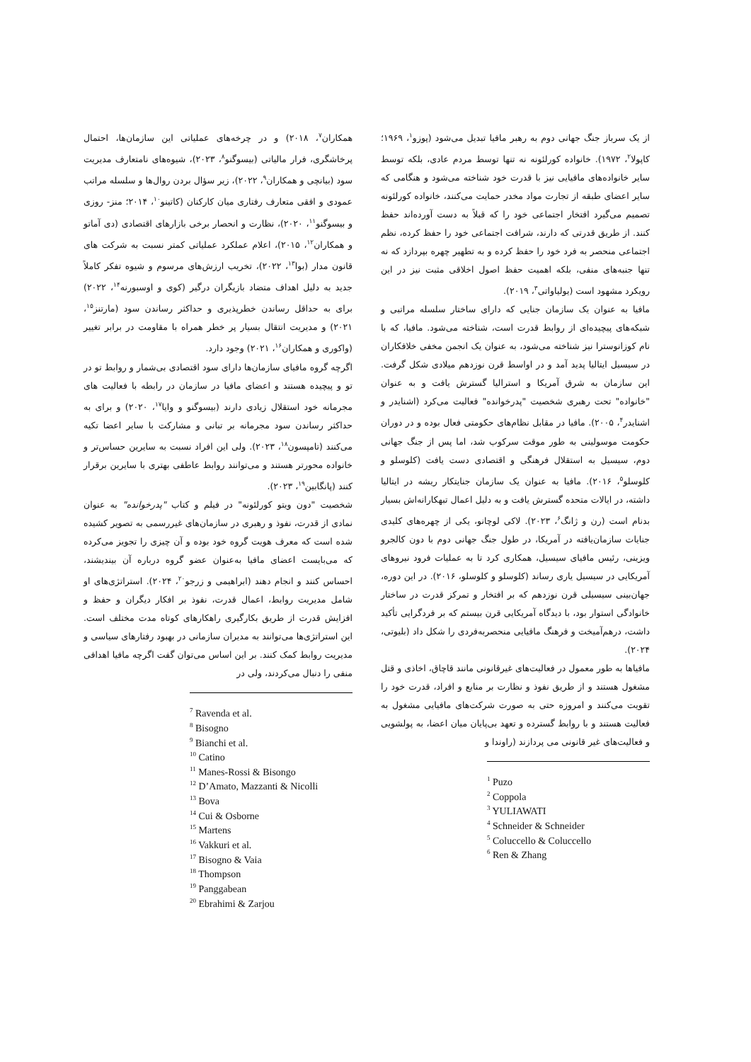از یک سرباز جنگ جهانی دوم به رهبر مافیا تبدیل می‌شود (پوزو<sup>۱</sup>، ۱۹۶۹؛ کاپولا<sup>۲</sup>، ۱۹۷۲). خانواده کورلئونه نه تنها توسط مردم عادی، بلکه توسط سایر خانواده‌های مافیایی نیز با قدرت خود شناخته می‌شود و هنگامی که سایر اعضای طبقه از تجارت مواد مخدر حمایت می‌کنند، خانواده کورلئونه تصمیم می‌گیرد افتخار اجتماعی خود را که قبلاً به دست آورده‌اند حفظ کنند. از طریق قدرتی که دارند، شرافت اجتماعی خود را حفظ کرده، نظم اجتماعی منحصر به فرد خود را حفظ کرده و به تطهیر چهره بپردازد که نه تنها جنبه‌های منفی، بلکه اهمیت حفظ اصول اخلاقی مثبت نیز در این رویکرد مشهود است (یولیاواتی<sup>۳</sup>، ۲۰۱۹).
مافیا به عنوان یک سازمان جنایی که دارای ساختار سلسله مراتبی و شبکه‌های پیچیده‌ای از روابط قدرت است، شناخته می‌شود. مافیا، که با نام کوزانوسترا نیز شناخته می‌شود، به عنوان یک انجمن مخفی خلافکاران در سیسیل ایتالیا پدید آمد و در اواسط قرن نوزدهم میلادی شکل گرفت. این سازمان به شرق آمریکا و استرالیا گسترش یافت و به عنوان "خانواده" تحت رهبری شخصیت "پدرخوانده" فعالیت می‌کرد (اشنایدر و اشنایدر<sup>۴</sup>، ۲۰۰۵). مافیا در مقابل نظام‌های حکومتی فعال بوده و در دوران حکومت موسولینی به طور موقت سرکوب شد، اما پس از جنگ جهانی دوم، سیسیل به استقلال فرهنگی و اقتصادی دست یافت (کلوسلو و کلوسلو<sup>۵</sup>، ۲۰۱۶). مافیا به عنوان یک سازمان جنایتکار ریشه در ایتالیا داشته، در ایالات متحده گسترش یافت و به دلیل اعمال تبهکارانه‌اش بسیار بدنام است (رن و ژانگ<sup>۶</sup>، ۲۰۲۳). لاکی لوچانو، یکی از چهره‌های کلیدی جنایات سازمان‌یافته در آمریکا، در طول جنگ جهانی دوم با دون کالجرو ویزینی، رئیس مافیای سیسیل، همکاری کرد تا به عملیات فرود نیروهای آمریکایی در سیسیل یاری رساند (کلوسلو و کلوسلو، ۲۰۱۶). در این دوره، جهان‌بینی سیسیلی قرن نوزدهم که بر افتخار و تمرکز قدرت در ساختار خانوادگی استوار بود، با دیدگاه آمریکایی قرن بیستم که بر فردگرایی تأکید داشت، درهم‌آمیخت و فرهنگ مافیایی منحصربه‌فردی را شکل داد (بلیوتی، ۲۰۲۴).
مافیاها به طور معمول در فعالیت‌های غیرقانونی مانند قاچاق، اخاذی و قتل مشغول هستند و از طریق نفوذ و نظارت بر منابع و افراد، قدرت خود را تقویت می‌کنند و امروزه حتی به صورت شرکت‌های مافیایی مشغول به فعالیت هستند و با روابط گسترده و تعهد بی‌پایان میان اعضا، به پولشویی و فعالیت‌های غیر قانونی می پردازند (راوندا و
<sup>1</sup> Puzo
<sup>2</sup> Coppola
<sup>3</sup> YULIAWATI
<sup>4</sup> Schneider & Schneider
<sup>5</sup> Coluccello & Coluccello
<sup>6</sup> Ren & Zhang
همکاران<sup>۷</sup>، ۲۰۱۸) و در چرخه‌های عملیاتی این سازمان‌ها، احتمال پرخاشگری، فرار مالیاتی (بیسوگنو<sup>۸</sup>، ۲۰۲۳)، شیوه‌های نامتعارف مدیریت سود (بیانچی و همکاران<sup>۹</sup>، ۲۰۲۲)، زیر سؤال بردن روال‌ها و سلسله مراتب عمودی و افقی متعارف رفتاری میان کارکنان (کاتینو<sup>۱۰</sup>، ۲۰۱۴؛ منز- روزی و بیسوگنو<sup>۱۱</sup>، ۲۰۲۰)، نظارت و انحصار برخی بازارهای اقتصادی (دی آماتو و همکاران<sup>۱۲</sup>، ۲۰۱۵)، اعلام عملکرد عملیاتی کمتر نسبت به شرکت های قانون مدار (بوا<sup>۱۳</sup>، ۲۰۲۲)، تخریب ارزش‌های مرسوم و شیوه تفکر کاملاً جدید به دلیل اهداف متضاد بازیگران درگیر (کوی و اوسبورنه<sup>۱۴</sup>، ۲۰۲۲) برای به حداقل رساندن خطرپذیری و حداکثر رساندن سود (مارتنز<sup>۱۵</sup>، ۲۰۲۱) و مدیریت انتقال بسیار پر خطر همراه با مقاومت در برابر تغییر (واکوری و همکاران<sup>۱۶</sup>، ۲۰۲۱) وجود دارد.
اگرچه گروه مافیای سازمان‌ها دارای سود اقتصادی بی‌شمار و روابط تو در تو و پیچیده هستند و اعضای مافیا در سازمان در رابطه با فعالیت های مجرمانه خود استقلال زیادی دارند (بیسوگنو و وایا<sup>۱۷</sup>، ۲۰۲۰) و برای به حداکثر رساندن سود مجرمانه بر تبانی و مشارکت با سایر اعضا تکیه می‌کنند (تامپسون<sup>۱۸</sup>، ۲۰۲۳). ولی این افراد نسبت به سایرین حساس‌تر و خانواده محورتر هستند و می‌توانند روابط عاطفی بهتری با سایرین برقرار کنند (پانگابین<sup>۱۹</sup>، ۲۰۲۳).
شخصیت "دون ویتو کورلئونه" در فیلم و کتاب "پدرخوانده" به عنوان نمادی از قدرت، نفوذ و رهبری در سازمان‌های غیررسمی به تصویر کشیده شده است که معرف هویت گروه خود بوده و آن چیزی را تجویز می‌کرده که می‌بایست اعضای مافیا به‌عنوان عضو گروه درباره آن بیندیشند، احساس کنند و انجام دهند (ابراهیمی و زرجو<sup>۲۰</sup>، ۲۰۲۴). استراتژی‌های او شامل مدیریت روابط، اعمال قدرت، نفوذ بر افکار دیگران و حفظ و افزایش قدرت از طریق بکارگیری راهکارهای کوتاه مدت مختلف است. این استراتژی‌ها می‌توانند به مدیران سازمانی در بهبود رفتارهای سیاسی و مدیریت روابط کمک کنند. بر این اساس می‌توان گفت اگرچه مافیا اهدافی منفی را دنبال می‌کردند، ولی در
<sup>7</sup> Ravenda et al.
<sup>8</sup> Bisogno
<sup>9</sup> Bianchi et al.
<sup>10</sup> Catino
<sup>11</sup> Manes-Rossi & Bisongo
<sup>12</sup> D’Amato, Mazzanti & Nicolli
<sup>13</sup> Bova
<sup>14</sup> Cui & Osborne
<sup>15</sup> Martens
<sup>16</sup> Vakkuri et al.
<sup>17</sup> Bisogno & Vaia
<sup>18</sup> Thompson
<sup>19</sup> Panggabean
<sup>20</sup> Ebrahimi & Zarjou